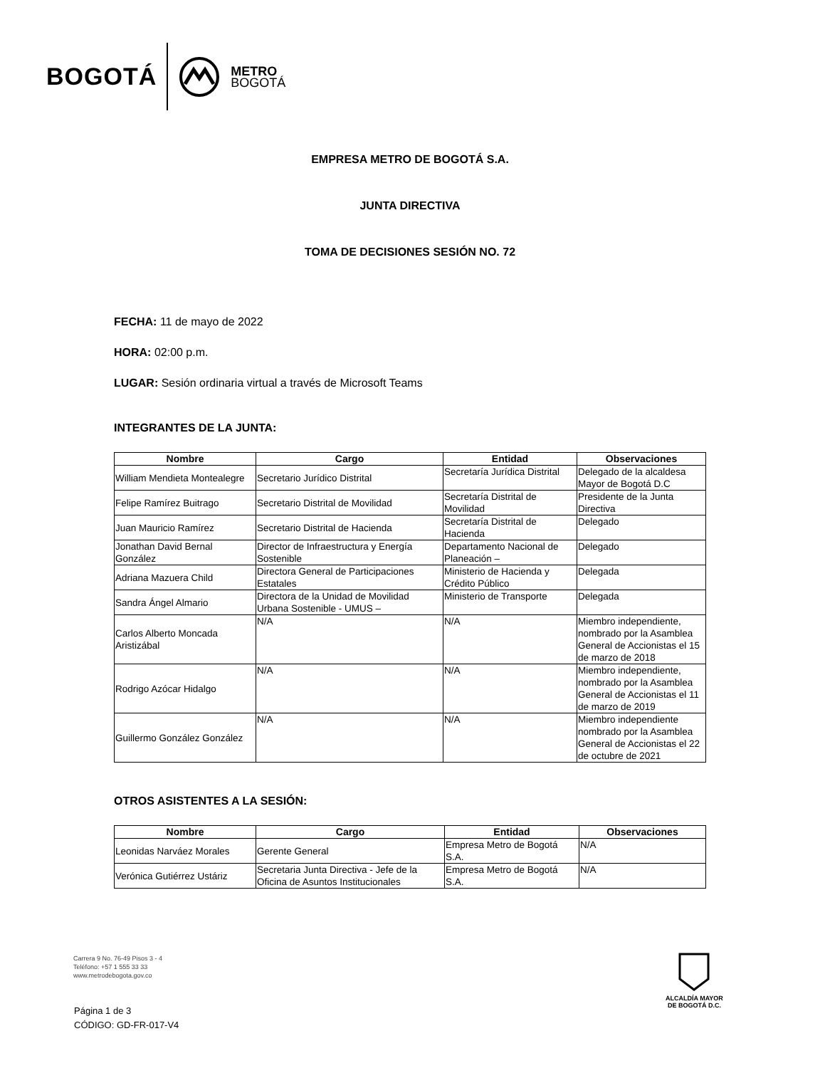BOGOTÁ METRO
BOGOTÁ
EMPRESA METRO DE BOGOTÁ S.A.
JUNTA DIRECTIVA
TOMA DE DECISIONES SESIÓN NO. 72
FECHA: 11 de mayo de 2022
HORA: 02:00 p.m.
LUGAR: Sesión ordinaria virtual a través de Microsoft Teams
INTEGRANTES DE LA JUNTA:
| Nombre | Cargo | Entidad | Observaciones |
| --- | --- | --- | --- |
| William Mendieta Montealegre | Secretario Jurídico Distrital | Secretaría Jurídica Distrital | Delegado de la alcaldesa Mayor de Bogotá D.C |
| Felipe Ramírez Buitrago | Secretario Distrital de Movilidad | Secretaría Distrital de Movilidad | Presidente de la Junta Directiva |
| Juan Mauricio Ramírez | Secretario Distrital de Hacienda | Secretaría Distrital de Hacienda | Delegado |
| Jonathan David Bernal González | Director de Infraestructura y Energía Sostenible | Departamento Nacional de Planeación – | Delegado |
| Adriana Mazuera Child | Directora General de Participaciones Estatales | Ministerio de Hacienda y Crédito Público | Delegada |
| Sandra Ángel Almario | Directora de la Unidad de Movilidad Urbana Sostenible - UMUS – | Ministerio de Transporte | Delegada |
| Carlos Alberto Moncada Aristizábal | N/A | N/A | Miembro independiente, nombrado por la Asamblea General de Accionistas el 15 de marzo de 2018 |
| Rodrigo Azócar Hidalgo | N/A | N/A | Miembro independiente, nombrado por la Asamblea General de Accionistas el 11 de marzo de 2019 |
| Guillermo González González | N/A | N/A | Miembro independiente nombrado por la Asamblea General de Accionistas el 22 de octubre de 2021 |
OTROS ASISTENTES A LA SESIÓN:
| Nombre | Cargo | Entidad | Observaciones |
| --- | --- | --- | --- |
| Leonidas Narváez Morales | Gerente General | Empresa Metro de Bogotá S.A. | N/A |
| Verónica Gutiérrez Ustáriz | Secretaria Junta Directiva - Jefe de la Oficina de Asuntos Institucionales | Empresa Metro de Bogotá S.A. | N/A |
Carrera 9 No. 76-49 Pisos 3 - 4
Teléfono: +57 1 555 33 33
www.metrodebogota.gov.co
Página 1 de 3
CÓDIGO: GD-FR-017-V4
ALCALDÍA MAYOR
DE BOGOTÁ D.C.